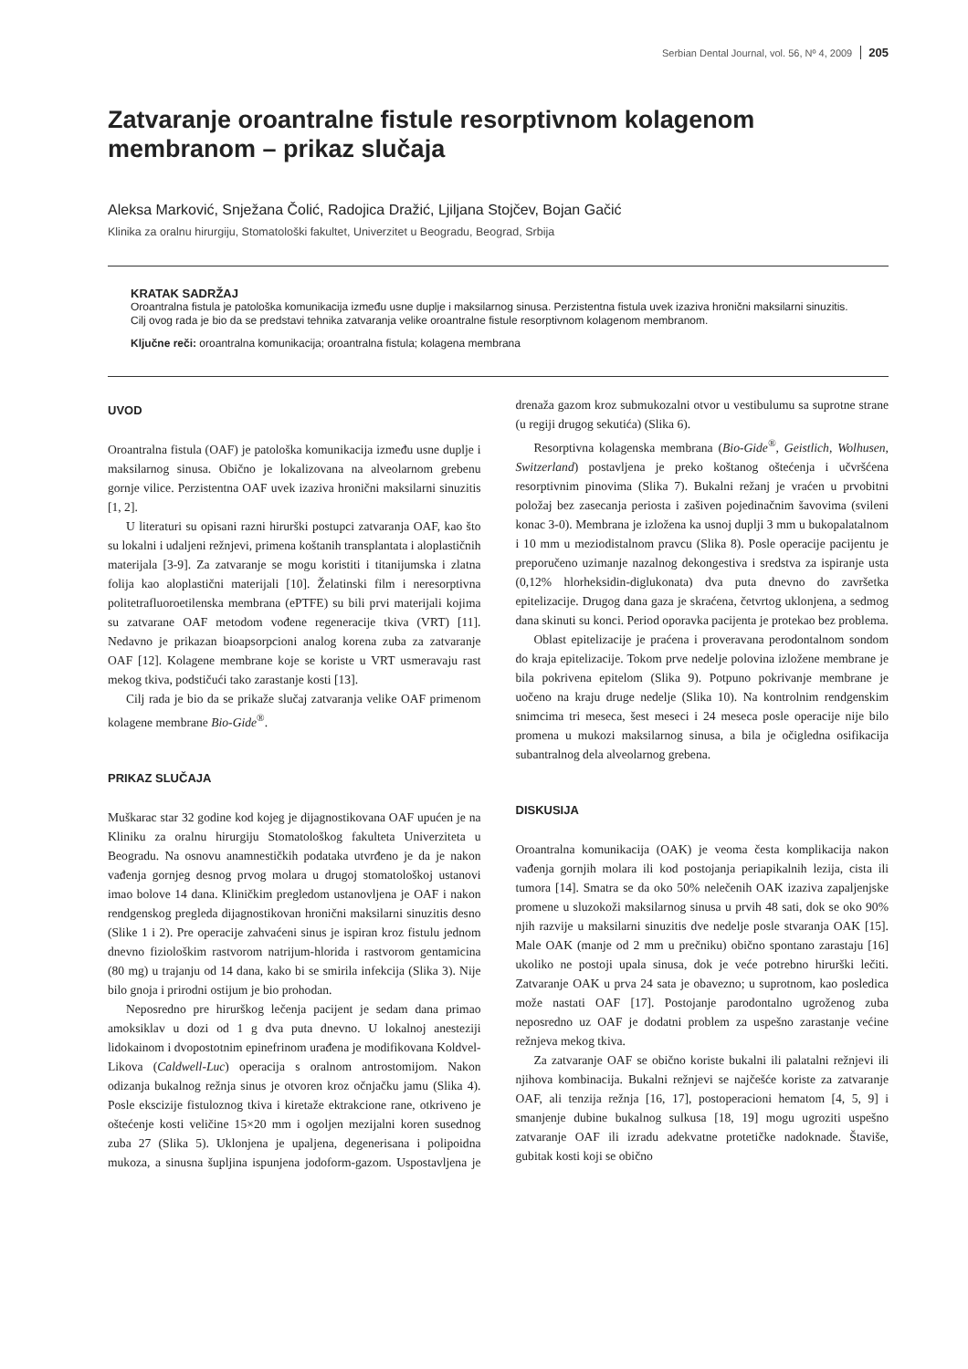Serbian Dental Journal, vol. 56, Nº 4, 2009 205
Zatvaranje oroantralne fistule resorptivnom kolagenom membranom – prikaz slučaja
Aleksa Marković, Snježana Čolić, Radojica Dražić, Ljiljana Stojčev, Bojan Gačić
Klinika za oralnu hirurgiju, Stomatološki fakultet, Univerzitet u Beogradu, Beograd, Srbija
KRATAK SADRŽAJ
Oroantralna fistula je patološka komunikacija između usne duplje i maksilarnog sinusa. Perzistentna fistula uvek izaziva hronični maksilarni sinuzitis. Cilj ovog rada je bio da se predstavi tehnika zatvaranja velike oroantralne fistule resorptivnom kolagenom membranom.
Ključne reči: oroantralna komunikacija; oroantralna fistula; kolagena membrana
UVOD
Oroantralna fistula (OAF) je patološka komunikacija između usne duplje i maksilarnog sinusa. Obično je lokalizovana na alveolarnom grebenu gornje vilice. Perzistentna OAF uvek izaziva hronični maksilarni sinuzitis [1, 2].
U literaturi su opisani razni hirurški postupci zatvaranja OAF, kao što su lokalni i udaljeni režnjevi, primena koštanih transplantata i aloplastičnih materijala [3-9]. Za zatvaranje se mogu koristiti i titanijumska i zlatna folija kao aloplastični materijali [10]. Želatinski film i neresorptivna politetrafluoroetilenska membrana (ePTFE) su bili prvi materijali kojima su zatvarane OAF metodom vođene regeneracije tkiva (VRT) [11]. Nedavno je prikazan bioapsorpcioni analog korena zuba za zatvaranje OAF [12]. Kolagene membrane koje se koriste u VRT usmeravaju rast mekog tkiva, podstičući tako zarastanje kosti [13].
Cilj rada je bio da se prikaže slučaj zatvaranja velike OAF primenom kolagene membrane Bio-Gide<sup>®</sup>.
PRIKAZ SLUČAJA
Muškarac star 32 godine kod kojeg je dijagnostikovana OAF upućen je na Kliniku za oralnu hirurgiju Stomatološkog fakulteta Univerziteta u Beogradu. Na osnovu anamnestičkih podataka utvrđeno je da je nakon vađenja gornjeg desnog prvog molara u drugoj stomatološkoj ustanovi imao bolove 14 dana. Kliničkim pregledom ustanovljena je OAF i nakon rendgenskog pregleda dijagnostikovan hronični maksilarni sinuzitis desno (Slike 1 i 2). Pre operacije zahvaćeni sinus je ispiran kroz fistulu jednom dnevno fiziološkim rastvorom natrijum-hlorida i rastvorom gentamicina (80 mg) u trajanju od 14 dana, kako bi se smirila infekcija (Slika 3). Nije bilo gnoja i prirodni ostijum je bio prohodan.
Neposredno pre hirurškog lečenja pacijent je sedam dana primao amoksiklav u dozi od 1 g dva puta dnevno. U lokalnoj anesteziji lidokainom i dvopostotnim epinefrinom urađena je modifikovana Koldvel-Likova (Caldwell-Luc) operacija s oralnom antrostomijom. Nakon odizanja bukalnog režnja sinus je otvoren kroz očnjačku jamu (Slika 4). Posle ekscizije fistuloznog tkiva i kiretaže ektrakcione rane, otkriveno je oštećenje kosti veličine 15×20 mm i ogoljen mezijalni koren susednog zuba 27 (Slika 5). Uklonjena je upaljena, degenerisana i polipoidna mukoza, a sinusna šupljina ispunjena jodoform-gazom. Uspostavljena je drenaža gazom kroz submukozalni otvor u vestibulumu sa suprotne strane (u regiji drugog sekutića) (Slika 6).
Resorptivna kolagenska membrana (Bio-Gide<sup>®</sup>, Geistlich, Wolhusen, Switzerland) postavljena je preko koštanog oštećenja i učvršćena resorptivnim pinovima (Slika 7). Bukalni režanj je vraćen u prvobitni položaj bez zasecanja periosta i zašiven pojedinačnim šavovima (svileni konac 3-0). Membrana je izložena ka usnoj duplji 3 mm u bukopalatalnom i 10 mm u meziodistalnom pravcu (Slika 8). Posle operacije pacijentu je preporučeno uzimanje nazalnog dekongestiva i sredstva za ispiranje usta (0,12% hlorheksidin-diglukonata) dva puta dnevno do završetka epitelizacije. Drugog dana gaza je skraćena, četvrtog uklonjena, a sedmog dana skinuti su konci. Period oporavka pacijenta je protekao bez problema.
Oblast epitelizacije je praćena i proveravana perodontalnom sondom do kraja epitelizacije. Tokom prve nedelje polovina izložene membrane je bila pokrivena epitelom (Slika 9). Potpuno pokrivanje membrane je uočeno na kraju druge nedelje (Slika 10). Na kontrolnim rendgenskim snimcima tri meseca, šest meseci i 24 meseca posle operacije nije bilo promena u mukozi maksilarnog sinusa, a bila je očigledna osifikacija subantralnog dela alveolarnog grebena.
DISKUSIJA
Oroantralna komunikacija (OAK) je veoma česta komplikacija nakon vađenja gornjih molara ili kod postojanja periapikalnih lezija, cista ili tumora [14]. Smatra se da oko 50% nelečenih OAK izaziva zapaljenjske promene u sluzokoži maksilarnog sinusa u prvih 48 sati, dok se oko 90% njih razvije u maksilarni sinuzitis dve nedelje posle stvaranja OAK [15]. Male OAK (manje od 2 mm u prečniku) obično spontano zarastaju [16] ukoliko ne postoji upala sinusa, dok je veće potrebno hirurški lečiti. Zatvaranje OAK u prva 24 sata je obavezno; u suprotnom, kao posledica može nastati OAF [17]. Postojanje parodontalno ugroženog zuba neposredno uz OAF je dodatni problem za uspešno zarastanje većine režnjeva mekog tkiva.
Za zatvaranje OAF se obično koriste bukalni ili palatalni režnjevi ili njihova kombinacija. Bukalni režnjevi se najčešće koriste za zatvaranje OAF, ali tenzija režnja [16, 17], postoperacioni hematom [4, 5, 9] i smanjenje dubine bukalnog sulkusa [18, 19] mogu ugroziti uspešno zatvaranje OAF ili izradu adekvatne protetičke nadoknade. Štaviše, gubitak kosti koji se obično